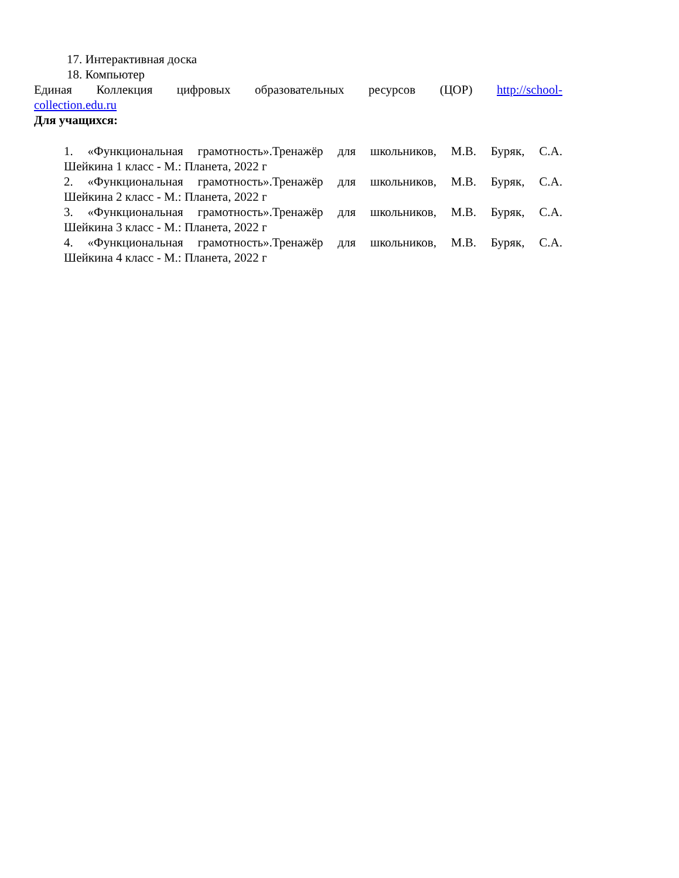17. Интерактивная доска
18. Компьютер
Единая Коллекция цифровых образовательных ресурсов (ЦОР) http://school-
collection.edu.ru
Для учащихся:
1. «Функциональная грамотность».Тренажёр для школьников, М.В. Буряк, С.А.
Шейкина 1 класс - М.: Планета, 2022 г
2. «Функциональная грамотность».Тренажёр для школьников, М.В. Буряк, С.А.
Шейкина 2 класс - М.: Планета, 2022 г
3. «Функциональная грамотность».Тренажёр для школьников, М.В. Буряк, С.А.
Шейкина 3 класс - М.: Планета, 2022 г
4. «Функциональная грамотность».Тренажёр для школьников, М.В. Буряк, С.А.
Шейкина 4 класс - М.: Планета, 2022 г